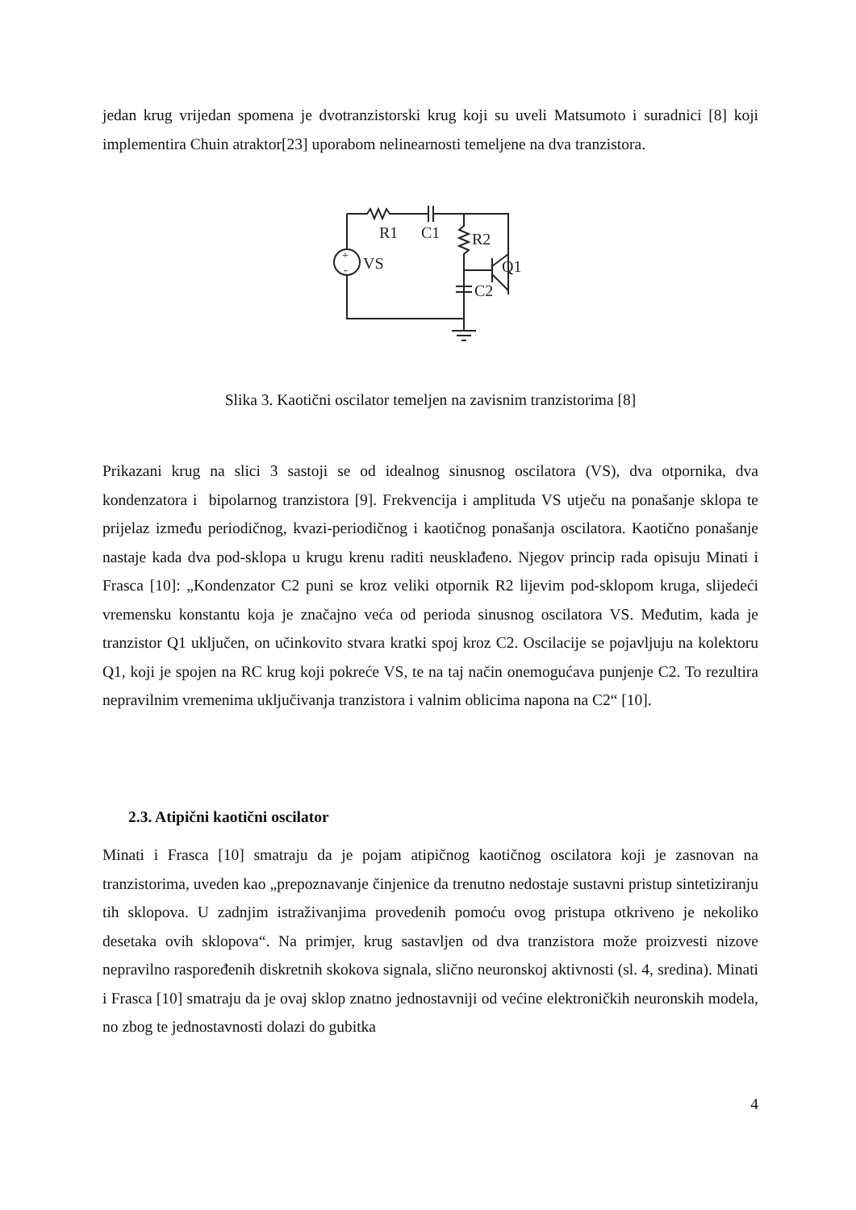jedan krug vrijedan spomena je dvotranzistorski krug koji su uveli Matsumoto i suradnici [8] koji implementira Chuin atraktor[23] uporabom nelinearnosti temeljene na dva tranzistora.
R1
C1
R2
VS
Q1
C2
+
-
Slika 3. Kaotični oscilator temeljen na zavisnim tranzistorima [8]
Prikazani krug na slici 3 sastoji se od idealnog sinusnog oscilatora (VS), dva otpornika, dva kondenzatora i bipolarnog tranzistora [9]. Frekvencija i amplituda VS utječu na ponašanje sklopa te prijelaz između periodičnog, kvazi-periodičnog i kaotičnog ponašanja oscilatora. Kaotično ponašanje nastaje kada dva pod-sklopa u krugu krenu raditi neusklađeno. Njegov princip rada opisuju Minati i Frasca [10]: „Kondenzator C2 puni se kroz veliki otpornik R2 lijevim pod-sklopom kruga, slijedeći vremensku konstantu koja je značajno veća od perioda sinusnog oscilatora VS. Međutim, kada je tranzistor Q1 uključen, on učinkovito stvara kratki spoj kroz C2. Oscilacije se pojavljuju na kolektoru Q1, koji je spojen na RC krug koji pokreće VS, te na taj način onemogućava punjenje C2. To rezultira nepravilnim vremenima uključivanja tranzistora i valnim oblicima napona na C2“ [10].
2.3. Atipični kaotični oscilator
Minati i Frasca [10] smatraju da je pojam atipičnog kaotičnog oscilatora koji je zasnovan na tranzistorima, uveden kao „prepoznavanje činjenice da trenutno nedostaje sustavni pristup sintetiziranju tih sklopova. U zadnjim istraživanjima provedenih pomoću ovog pristupa otkriveno je nekoliko desetaka ovih sklopova“. Na primjer, krug sastavljen od dva tranzistora može proizvesti nizove nepravilno raspoređenih diskretnih skokova signala, slično neuronskoj aktivnosti (sl. 4, sredina). Minati i Frasca [10] smatraju da je ovaj sklop znatno jednostavniji od većine elektroničkih neuronskih modela, no zbog te jednostavnosti dolazi do gubitka
4